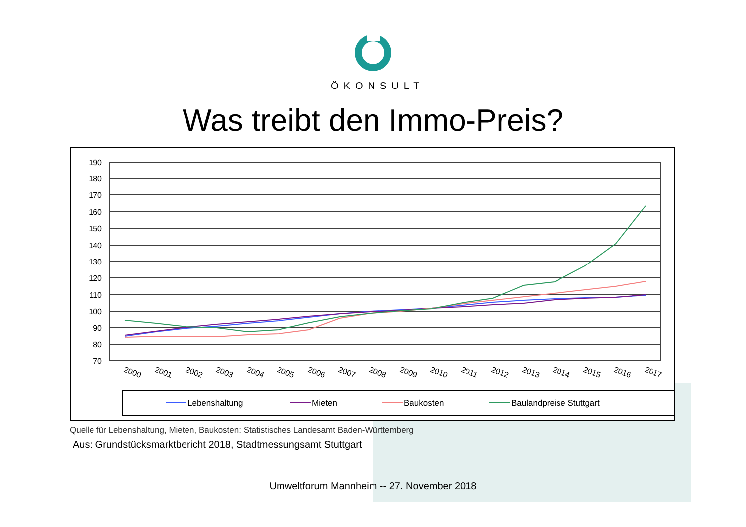ÖKONSULT
Was treibt den Immo-Preis?
190
180
170
160
150
140
130
120
110
100
90
80
70
2000
2001
2002
2003
2004
2005
2006
2007
2008
2009
2010
2011
2012
2013
2014
2015
2016
2017
Lebenshaltung
Mieten
Baukosten
Baulandpreise Stuttgart
Quelle für Lebenshaltung, Mieten, Baukosten: Statistisches Landesamt Baden-Württemberg
Aus: Grundstücksmarktbericht 2018, Stadtmessungsamt Stuttgart
Umweltforum Mannheim -- 27. November 2018